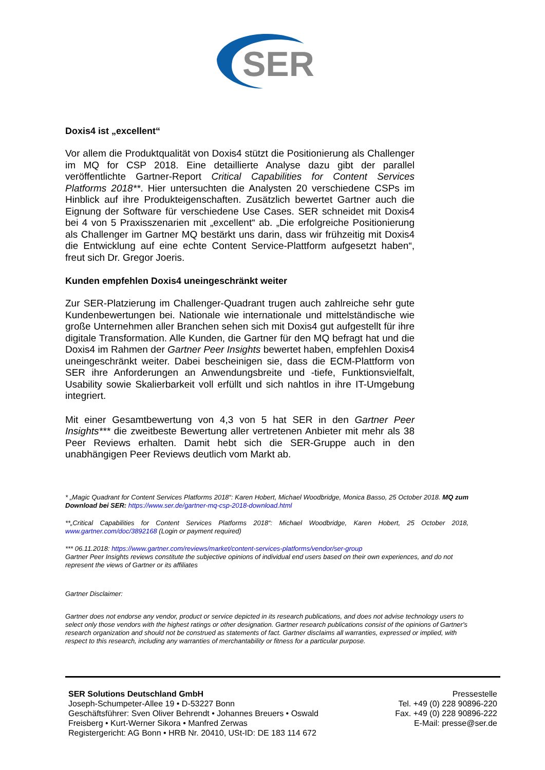SER
Doxis4 ist „excellent“
Vor allem die Produktqualität von Doxis4 stützt die Positionierung als Challenger im MQ for CSP 2018. Eine detaillierte Analyse dazu gibt der parallel veröffentlichte Gartner-Report Critical Capabilities for Content Services Platforms 2018**. Hier untersuchten die Analysten 20 verschiedene CSPs im Hinblick auf ihre Produkteigenschaften. Zusätzlich bewertet Gartner auch die Eignung der Software für verschiedene Use Cases. SER schneidet mit Doxis4 bei 4 von 5 Praxisszenarien mit „excellent“ ab. „Die erfolgreiche Positionierung als Challenger im Gartner MQ bestärkt uns darin, dass wir frühzeitig mit Doxis4 die Entwicklung auf eine echte Content Service-Plattform aufgesetzt haben“, freut sich Dr. Gregor Joeris.
Kunden empfehlen Doxis4 uneingeschränkt weiter
Zur SER-Platzierung im Challenger-Quadrant trugen auch zahlreiche sehr gute Kundenbewertungen bei. Nationale wie internationale und mittelständische wie große Unternehmen aller Branchen sehen sich mit Doxis4 gut aufgestellt für ihre digitale Transformation. Alle Kunden, die Gartner für den MQ befragt hat und die Doxis4 im Rahmen der Gartner Peer Insights bewertet haben, empfehlen Doxis4 uneingeschränkt weiter. Dabei bescheinigen sie, dass die ECM-Plattform von SER ihre Anforderungen an Anwendungsbreite und -tiefe, Funktionsvielfalt, Usability sowie Skalierbarkeit voll erfüllt und sich nahtlos in ihre IT-Umgebung integriert.
Mit einer Gesamtbewertung von 4,3 von 5 hat SER in den Gartner Peer Insights*** die zweitbeste Bewertung aller vertretenen Anbieter mit mehr als 38 Peer Reviews erhalten. Damit hebt sich die SER-Gruppe auch in den unabhängigen Peer Reviews deutlich vom Markt ab.
* „Magic Quadrant for Content Services Platforms 2018“: Karen Hobert, Michael Woodbridge, Monica Basso, 25 October 2018. MQ zum Download bei SER: https://www.ser.de/gartner-mq-csp-2018-download.html
**„Critical Capabilities for Content Services Platforms 2018“: Michael Woodbridge, Karen Hobert, 25 October 2018, www.gartner.com/doc/3892168 (Login or payment required)
*** 06.11.2018: https://www.gartner.com/reviews/market/content-services-platforms/vendor/ser-group
Gartner Peer Insights reviews constitute the subjective opinions of individual end users based on their own experiences, and do not represent the views of Gartner or its affiliates
Gartner Disclaimer:
Gartner does not endorse any vendor, product or service depicted in its research publications, and does not advise technology users to select only those vendors with the highest ratings or other designation. Gartner research publications consist of the opinions of Gartner's research organization and should not be construed as statements of fact. Gartner disclaims all warranties, expressed or implied, with respect to this research, including any warranties of merchantability or fitness for a particular purpose.
SER Solutions Deutschland GmbH
Joseph-Schumpeter-Allee 19 • D-53227 Bonn
Geschäftsführer: Sven Oliver Behrendt • Johannes Breuers • Oswald Freisberg • Kurt-Werner Sikora • Manfred Zerwas
Registergericht: AG Bonn • HRB Nr. 20410, USt-ID: DE 183 114 672
Pressestelle
Tel. +49 (0) 228 90896-220
Fax. +49 (0) 228 90896-222
E-Mail: presse@ser.de